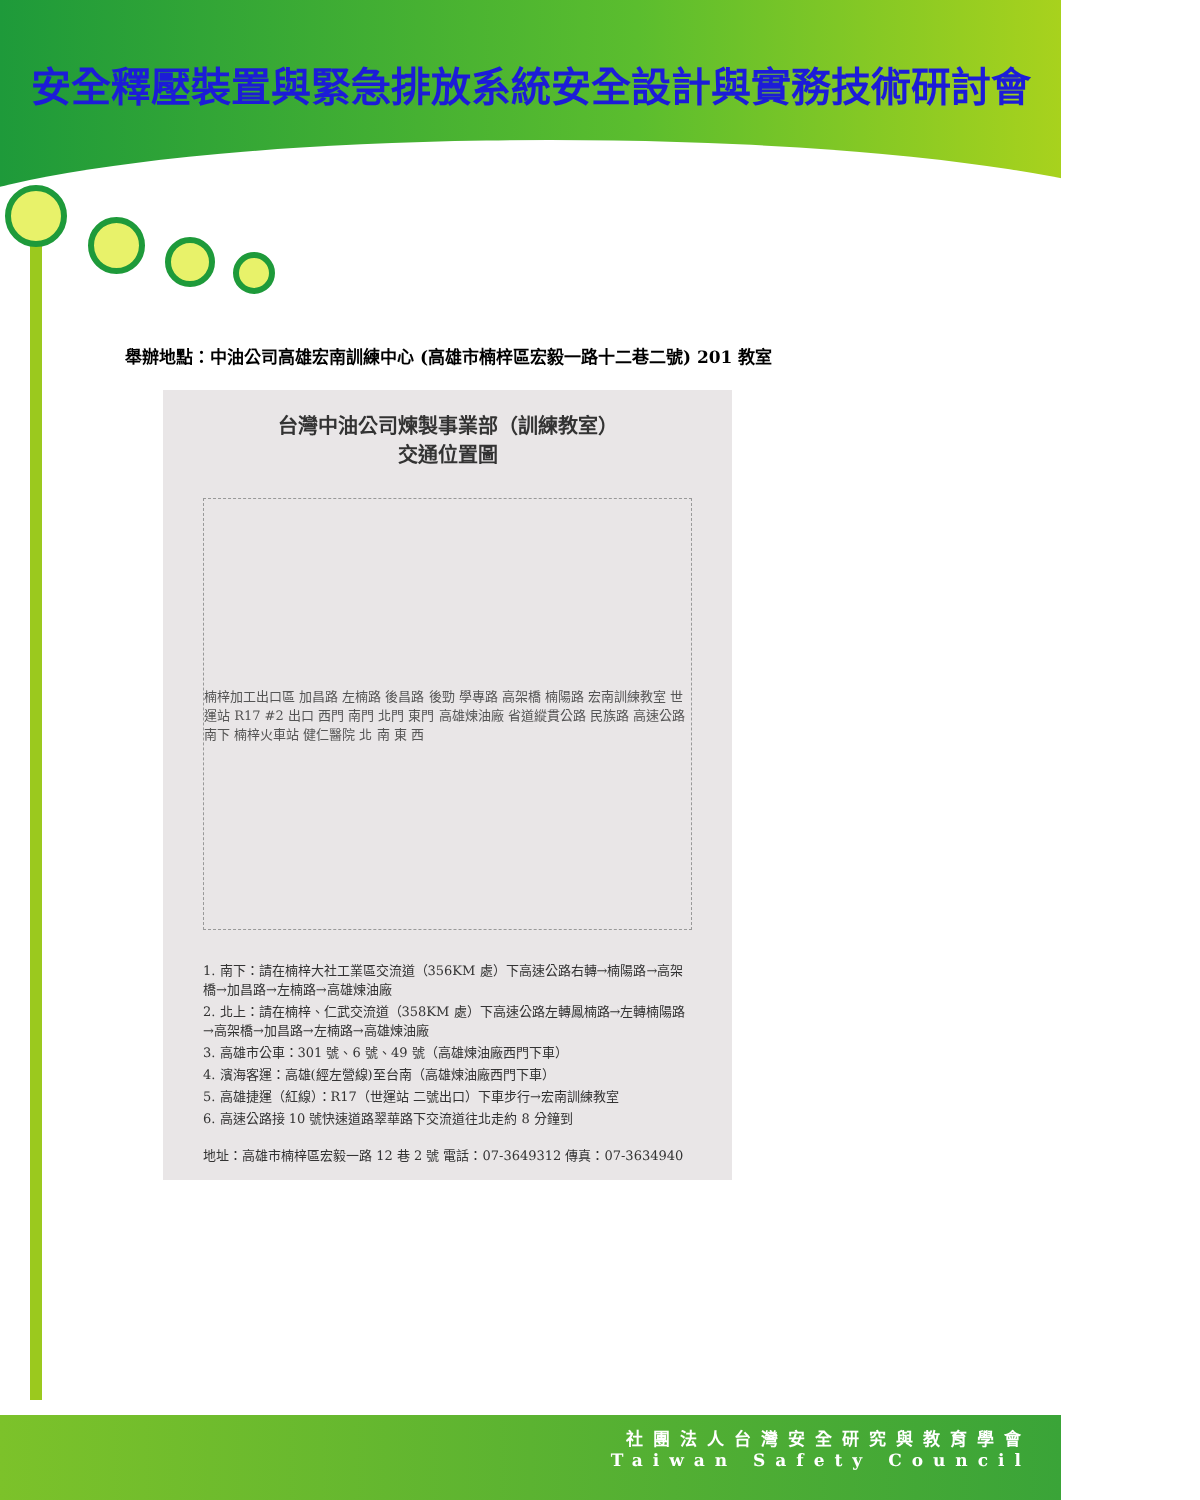安全釋壓裝置與緊急排放系統安全設計與實務技術研討會
舉辦地點：中油公司高雄宏南訓練中心 (高雄市楠梓區宏毅一路十二巷二號) 201 教室
台灣中油公司煉製事業部（訓練教室）
交通位置圖
楠梓加工出口區 加昌路 左楠路 後昌路 後勁 學專路 高架橋 楠陽路 宏南訓練教室 世運站 R17 #2 出口 西門 南門 北門 東門 高雄煉油廠 省道縱貫公路 民族路 高速公路 南下 楠梓火車站 健仁醫院 北 南 東 西
1. 南下：請在楠梓大社工業區交流道（356KM 處）下高速公路右轉→楠陽路→高架橋→加昌路→左楠路→高雄煉油廠
2. 北上：請在楠梓、仁武交流道（358KM 處）下高速公路左轉鳳楠路→左轉楠陽路→高架橋→加昌路→左楠路→高雄煉油廠
3. 高雄市公車：301 號、6 號、49 號（高雄煉油廠西門下車）
4. 濱海客運：高雄(經左營線)至台南（高雄煉油廠西門下車）
5. 高雄捷運（紅線）：R17（世運站 二號出口）下車步行→宏南訓練教室
6. 高速公路接 10 號快速道路翠華路下交流道往北走約 8 分鐘到
地址：高雄市楠梓區宏毅一路 12 巷 2 號 電話：07-3649312 傳真：07-3634940
社團法人台灣安全研究與教育學會
Taiwan Safety Council